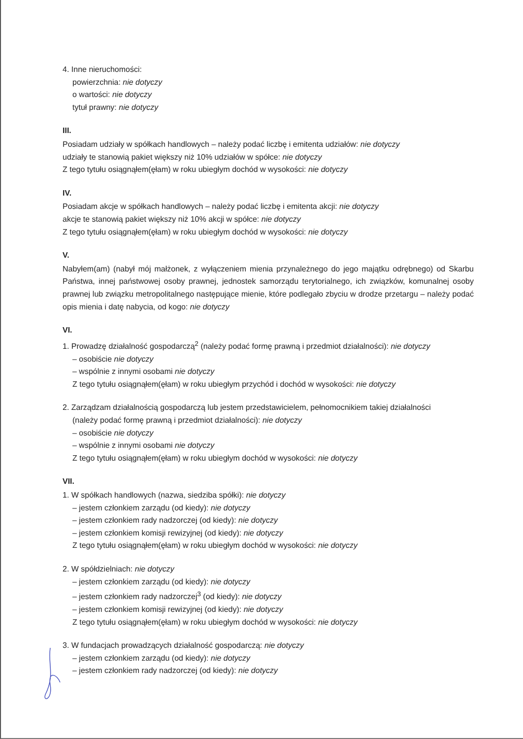4. Inne nieruchomości:
powierzchnia: nie dotyczy
o wartości: nie dotyczy
tytuł prawny: nie dotyczy
III.
Posiadam udziały w spółkach handlowych – należy podać liczbę i emitenta udziałów: nie dotyczy
udziały te stanowią pakiet większy niż 10% udziałów w spółce: nie dotyczy
Z tego tytułu osiągnąłem(ęłam) w roku ubiegłym dochód w wysokości: nie dotyczy
IV.
Posiadam akcje w spółkach handlowych – należy podać liczbę i emitenta akcji: nie dotyczy
akcje te stanowią pakiet większy niż 10% akcji w spółce: nie dotyczy
Z tego tytułu osiągnąłem(ęłam) w roku ubiegłym dochód w wysokości: nie dotyczy
V.
Nabyłem(am) (nabył mój małżonek, z wyłączeniem mienia przynależnego do jego majątku odrębnego) od Skarbu Państwa, innej państwowej osoby prawnej, jednostek samorządu terytorialnego, ich związków, komunalnej osoby prawnej lub związku metropolitalnego następujące mienie, które podlegało zbyciu w drodze przetargu – należy podać opis mienia i datę nabycia, od kogo: nie dotyczy
VI.
1. Prowadzę działalność gospodarczą<sup>2</sup> (należy podać formę prawną i przedmiot działalności): nie dotyczy
– osobiście nie dotyczy
– wspólnie z innymi osobami nie dotyczy
Z tego tytułu osiągnąłem(ęłam) w roku ubiegłym przychód i dochód w wysokości: nie dotyczy
2. Zarządzam działalnością gospodarczą lub jestem przedstawicielem, pełnomocnikiem takiej działalności
(należy podać formę prawną i przedmiot działalności): nie dotyczy
– osobiście nie dotyczy
– wspólnie z innymi osobami nie dotyczy
Z tego tytułu osiągnąłem(ęłam) w roku ubiegłym dochód w wysokości: nie dotyczy
VII.
1. W spółkach handlowych (nazwa, siedziba spółki): nie dotyczy
– jestem członkiem zarządu (od kiedy): nie dotyczy
– jestem członkiem rady nadzorczej (od kiedy): nie dotyczy
– jestem członkiem komisji rewizyjnej (od kiedy): nie dotyczy
Z tego tytułu osiągnąłem(ęłam) w roku ubiegłym dochód w wysokości: nie dotyczy
2. W spółdzielniach: nie dotyczy
– jestem członkiem zarządu (od kiedy): nie dotyczy
– jestem członkiem rady nadzorczej<sup>3</sup> (od kiedy): nie dotyczy
– jestem członkiem komisji rewizyjnej (od kiedy): nie dotyczy
Z tego tytułu osiągnąłem(ęłam) w roku ubiegłym dochód w wysokości: nie dotyczy
3. W fundacjach prowadzących działalność gospodarczą: nie dotyczy
– jestem członkiem zarządu (od kiedy): nie dotyczy
– jestem członkiem rady nadzorczej (od kiedy): nie dotyczy